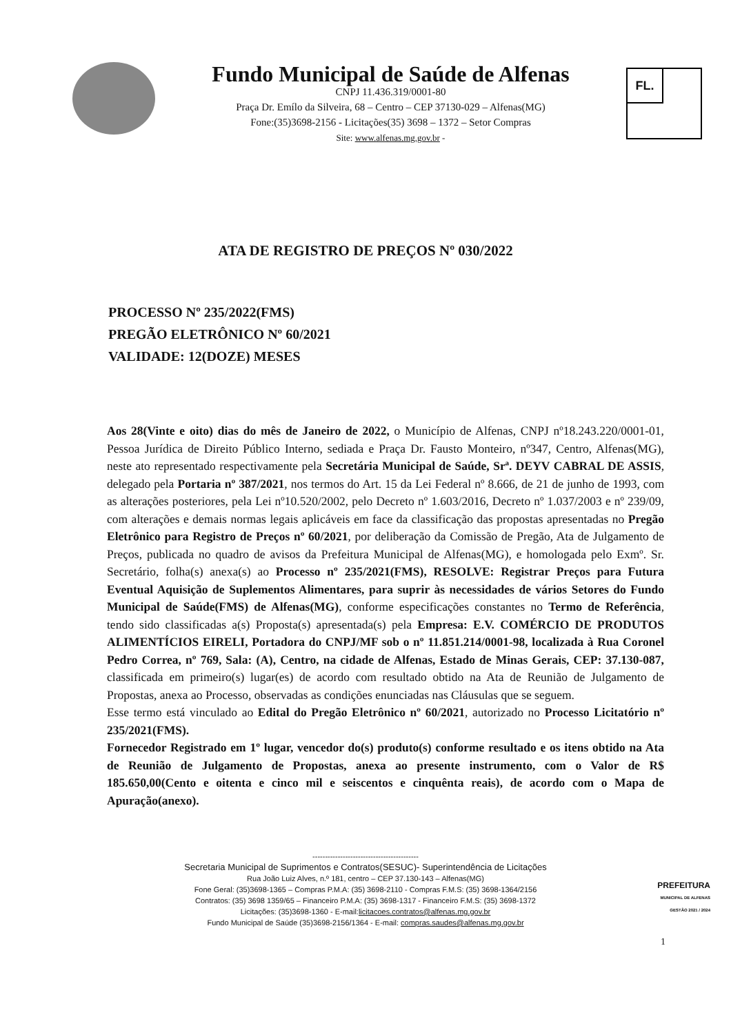Fundo Municipal de Saúde de Alfenas
CNPJ 11.436.319/0001-80
Praça Dr. Emílo da Silveira, 68 – Centro – CEP 37130-029 – Alfenas(MG)
Fone:(35)3698-2156 - Licitações(35) 3698 – 1372 – Setor Compras
Site: www.alfenas.mg.gov.br -
FL.
ATA DE REGISTRO DE PREÇOS Nº 030/2022
PROCESSO Nº 235/2022(FMS)
PREGÃO ELETRÔNICO Nº 60/2021
VALIDADE: 12(DOZE) MESES
Aos 28(Vinte e oito) dias do mês de Janeiro de 2022, o Município de Alfenas, CNPJ nº18.243.220/0001-01, Pessoa Jurídica de Direito Público Interno, sediada e Praça Dr. Fausto Monteiro, nº347, Centro, Alfenas(MG), neste ato representado respectivamente pela Secretária Municipal de Saúde, Srª. DEYV CABRAL DE ASSIS, delegado pela Portaria nº 387/2021, nos termos do Art. 15 da Lei Federal nº 8.666, de 21 de junho de 1993, com as alterações posteriores, pela Lei nº10.520/2002, pelo Decreto nº 1.603/2016, Decreto nº 1.037/2003 e nº 239/09, com alterações e demais normas legais aplicáveis em face da classificação das propostas apresentadas no Pregão Eletrônico para Registro de Preços nº 60/2021, por deliberação da Comissão de Pregão, Ata de Julgamento de Preços, publicada no quadro de avisos da Prefeitura Municipal de Alfenas(MG), e homologada pelo Exmº. Sr. Secretário, folha(s) anexa(s) ao Processo nº 235/2021(FMS), RESOLVE: Registrar Preços para Futura Eventual Aquisição de Suplementos Alimentares, para suprir às necessidades de vários Setores do Fundo Municipal de Saúde(FMS) de Alfenas(MG), conforme especificações constantes no Termo de Referência, tendo sido classificadas a(s) Proposta(s) apresentada(s) pela Empresa: E.V. COMÉRCIO DE PRODUTOS ALIMENTÍCIOS EIRELI, Portadora do CNPJ/MF sob o nº 11.851.214/0001-98, localizada à Rua Coronel Pedro Correa, nº 769, Sala: (A), Centro, na cidade de Alfenas, Estado de Minas Gerais, CEP: 37.130-087, classificada em primeiro(s) lugar(es) de acordo com resultado obtido na Ata de Reunião de Julgamento de Propostas, anexa ao Processo, observadas as condições enunciadas nas Cláusulas que se seguem.
Esse termo está vinculado ao Edital do Pregão Eletrônico nº 60/2021, autorizado no Processo Licitatório nº 235/2021(FMS).
Fornecedor Registrado em 1º lugar, vencedor do(s) produto(s) conforme resultado e os itens obtido na Ata de Reunião de Julgamento de Propostas, anexa ao presente instrumento, com o Valor de R$ 185.650,00(Cento e oitenta e cinco mil e seiscentos e cinquênta reais), de acordo com o Mapa de Apuração(anexo).
------------------------------------------
Secretaria Municipal de Suprimentos e Contratos(SESUC)- Superintendência de Licitações
Rua João Luiz Alves, n.º 181, centro – CEP 37.130-143 – Alfenas(MG)
Fone Geral: (35)3698-1365 – Compras P.M.A: (35) 3698-2110 - Compras F.M.S: (35) 3698-1364/2156
Contratos: (35) 3698 1359/65 – Financeiro P.M.A: (35) 3698-1317 - Financeiro F.M.S: (35) 3698-1372
Licitações: (35)3698-1360 - E-mail:licitacoes.contratos@alfenas.mg.gov.br
Fundo Municipal de Saúde (35)3698-2156/1364 - E-mail: compras.saudes@alfenas.mg.gov.br
PREFEITURA
MUNICIPAL DE ALFENAS
GESTÃO 2021 / 2024
1